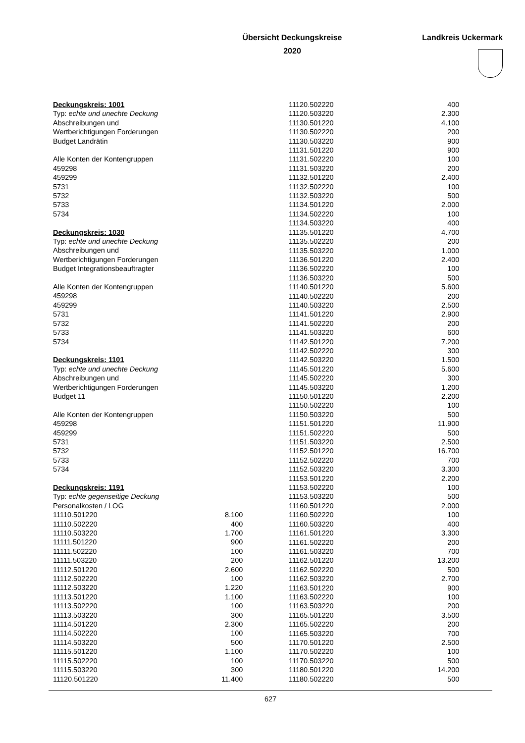Übersicht Deckungskreise
2020
Landkreis Uckermark
| Deckungskreis: 1001 | |
| Typ: echte und unechte Deckung | |
| Abschreibungen und | |
| Wertberichtigungen Forderungen | |
| Budget Landrätin | |
| Alle Konten der Kontengruppen | |
| 459298 | |
| 459299 | |
| 5731 | |
| 5732 | |
| 5733 | |
| 5734 | |
| Deckungskreis: 1030 | |
| Typ: echte und unechte Deckung | |
| Abschreibungen und | |
| Wertberichtigungen Forderungen | |
| Budget Integrationsbeauftragter | |
| Alle Konten der Kontengruppen | |
| 459298 | |
| 459299 | |
| 5731 | |
| 5732 | |
| 5733 | |
| 5734 | |
| Deckungskreis: 1101 | |
| Typ: echte und unechte Deckung | |
| Abschreibungen und | |
| Wertberichtigungen Forderungen | |
| Budget 11 | |
| Alle Konten der Kontengruppen | |
| 459298 | |
| 459299 | |
| 5731 | |
| 5732 | |
| 5733 | |
| 5734 | |
| Deckungskreis: 1191 | |
| Typ: echte gegenseitige Deckung | |
| Personalkosten / LOG | |
| 11110.501220 | 8.100 |
| 11110.502220 | 400 |
| 11110.503220 | 1.700 |
| 11111.501220 | 900 |
| 11111.502220 | 100 |
| 11111.503220 | 200 |
| 11112.501220 | 2.600 |
| 11112.502220 | 100 |
| 11112.503220 | 1.220 |
| 11113.501220 | 1.100 |
| 11113.502220 | 100 |
| 11113.503220 | 300 |
| 11114.501220 | 2.300 |
| 11114.502220 | 100 |
| 11114.503220 | 500 |
| 11115.501220 | 1.100 |
| 11115.502220 | 100 |
| 11115.503220 | 300 |
| 11120.501220 | 11.400 |
| 11120.502220 | 400 |
| 11120.503220 | 2.300 |
| 11130.501220 | 4.100 |
| 11130.502220 | 200 |
| 11130.503220 | 900 |
| 11131.501220 | 900 |
| 11131.502220 | 100 |
| 11131.503220 | 200 |
| 11132.501220 | 2.400 |
| 11132.502220 | 100 |
| 11132.503220 | 500 |
| 11134.501220 | 2.000 |
| 11134.502220 | 100 |
| 11134.503220 | 400 |
| 11135.501220 | 4.700 |
| 11135.502220 | 200 |
| 11135.503220 | 1.000 |
| 11136.501220 | 2.400 |
| 11136.502220 | 100 |
| 11136.503220 | 500 |
| 11140.501220 | 5.600 |
| 11140.502220 | 200 |
| 11140.503220 | 2.500 |
| 11141.501220 | 2.900 |
| 11141.502220 | 200 |
| 11141.503220 | 600 |
| 11142.501220 | 7.200 |
| 11142.502220 | 300 |
| 11142.503220 | 1.500 |
| 11145.501220 | 5.600 |
| 11145.502220 | 300 |
| 11145.503220 | 1.200 |
| 11150.501220 | 2.200 |
| 11150.502220 | 100 |
| 11150.503220 | 500 |
| 11151.501220 | 11.900 |
| 11151.502220 | 500 |
| 11151.503220 | 2.500 |
| 11152.501220 | 16.700 |
| 11152.502220 | 700 |
| 11152.503220 | 3.300 |
| 11153.501220 | 2.200 |
| 11153.502220 | 100 |
| 11153.503220 | 500 |
| 11160.501220 | 2.000 |
| 11160.502220 | 100 |
| 11160.503220 | 400 |
| 11161.501220 | 3.300 |
| 11161.502220 | 200 |
| 11161.503220 | 700 |
| 11162.501220 | 13.200 |
| 11162.502220 | 500 |
| 11162.503220 | 2.700 |
| 11163.501220 | 900 |
| 11163.502220 | 100 |
| 11163.503220 | 200 |
| 11165.501220 | 3.500 |
| 11165.502220 | 200 |
| 11165.503220 | 700 |
| 11170.501220 | 2.500 |
| 11170.502220 | 100 |
| 11170.503220 | 500 |
| 11180.501220 | 14.200 |
| 11180.502220 | 500 |
627